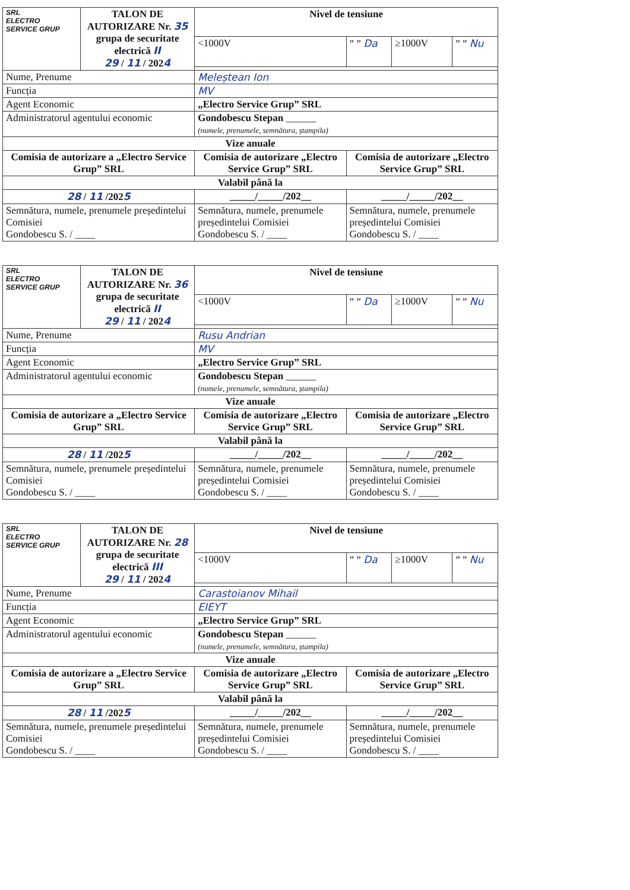| SRL ELECTRO SERVICE GRUP | TALON DE AUTORIZARE Nr. 35 grupa de securitate electrică II 29 / 11 / 202 4 | | Nivel de tensiune | | | |
| | | | <1000V | ” ” Da | ≥1000V | ” ” Nu |
| Nume, Prenume | | Meleștean Ion | | | | |
| Funcția | | MV | | | | |
| Agent Economic | | „Electro Service Grup” SRL | | | | |
| Administratorul agentului economic | | Gondobescu Stepan ______ (numele, prenumele, semnătura, ștampila) | | | | |
| Vize anuale | | | | | | |
| Comisia de autorizare a „Electro Service Grup” SRL | | Comisia de autorizare „Electro Service Grup” SRL | | Comisia de autorizare „Electro Service Grup” SRL | | |
| Valabil până la | | | | | | |
| 28 / 11 /202 5 | | _____/_____/202__ | | _____/_____/202__ | | |
| Semnătura, numele, prenumele președintelui Comisiei Gondobescu S. / ____ | | Semnătura, numele, prenumele președintelui Comisiei Gondobescu S. / ____ | | Semnătura, numele, prenumele președintelui Comisiei Gondobescu S. / ____ | | |
| SRL ELECTRO SERVICE GRUP | TALON DE AUTORIZARE Nr. 36 grupa de securitate electrică II 29 / 11 / 202 4 | | Nivel de tensiune | | | |
| | | | <1000V | ” ” Da | ≥1000V | ” ” Nu |
| Nume, Prenume | | Rusu Andrian | | | | |
| Funcția | | MV | | | | |
| Agent Economic | | „Electro Service Grup” SRL | | | | |
| Administratorul agentului economic | | Gondobescu Stepan ______ (numele, prenumele, semnătura, ștampila) | | | | |
| Vize anuale | | | | | | |
| Comisia de autorizare a „Electro Service Grup” SRL | | Comisia de autorizare „Electro Service Grup” SRL | | Comisia de autorizare „Electro Service Grup” SRL | | |
| Valabil până la | | | | | | |
| 28 / 11 /202 5 | | _____/_____/202__ | | _____/_____/202__ | | |
| Semnătura, numele, prenumele președintelui Comisiei Gondobescu S. / ____ | | Semnătura, numele, prenumele președintelui Comisiei Gondobescu S. / ____ | | Semnătura, numele, prenumele președintelui Comisiei Gondobescu S. / ____ | | |
| SRL ELECTRO SERVICE GRUP | TALON DE AUTORIZARE Nr. 28 grupa de securitate electrică III 29 / 11 / 202 4 | | Nivel de tensiune | | | |
| | | | <1000V | ” ” Da | ≥1000V | ” ” Nu |
| Nume, Prenume | | Carastoianov Mihail | | | | |
| Funcția | | EIEYT | | | | |
| Agent Economic | | „Electro Service Grup” SRL | | | | |
| Administratorul agentului economic | | Gondobescu Stepan ______ (numele, prenumele, semnătura, ștampila) | | | | |
| Vize anuale | | | | | | |
| Comisia de autorizare a „Electro Service Grup” SRL | | Comisia de autorizare „Electro Service Grup” SRL | | Comisia de autorizare „Electro Service Grup” SRL | | |
| Valabil până la | | | | | | |
| 28 / 11 /202 5 | | _____/_____/202__ | | _____/_____/202__ | | |
| Semnătura, numele, prenumele președintelui Comisiei Gondobescu S. / ____ | | Semnătura, numele, prenumele președintelui Comisiei Gondobescu S. / ____ | | Semnătura, numele, prenumele președintelui Comisiei Gondobescu S. / ____ | | |